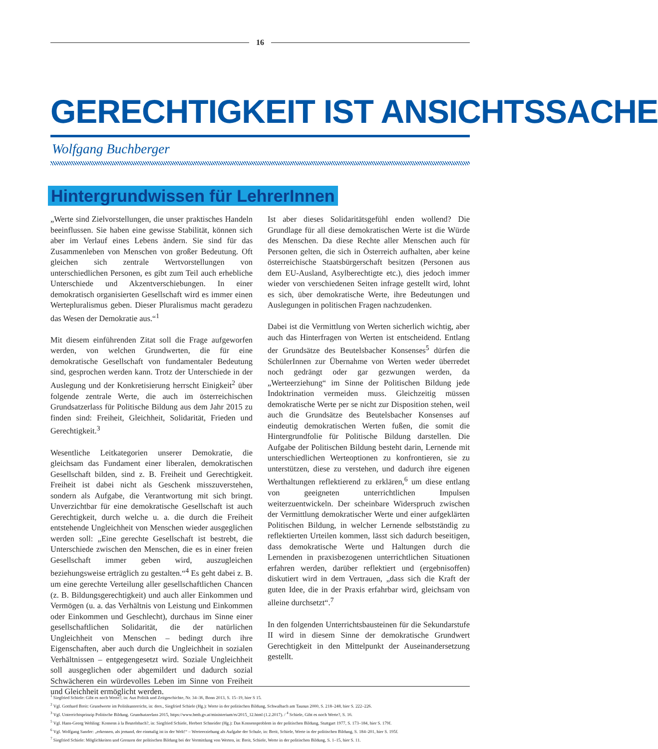16
GERECHTIGKEIT IST ANSICHTSSACHE
Wolfgang Buchberger
Hintergrundwissen für LehrerInnen
„Werte sind Zielvorstellungen, die unser praktisches Handeln beeinflussen. Sie haben eine gewisse Stabilität, können sich aber im Verlauf eines Lebens ändern. Sie sind für das Zusammenleben von Menschen von großer Bedeutung. Oft gleichen sich zentrale Wertvorstellungen von unterschiedlichen Personen, es gibt zum Teil auch erhebliche Unterschiede und Akzentverschiebungen. In einer demokratisch organisierten Gesellschaft wird es immer einen Wertepluralismus geben. Dieser Pluralismus macht geradezu das Wesen der Demokratie aus.“<sup>1</sup>
Mit diesem einführenden Zitat soll die Frage aufgeworfen werden, von welchen Grundwerten, die für eine demokratische Gesellschaft von fundamentaler Bedeutung sind, gesprochen werden kann. Trotz der Unterschiede in der Auslegung und der Konkretisierung herrscht Einigkeit<sup>2</sup> über folgende zentrale Werte, die auch im österreichischen Grundsatzerlass für Politische Bildung aus dem Jahr 2015 zu finden sind: Freiheit, Gleichheit, Solidarität, Frieden und Gerechtigkeit.<sup>3</sup>
Wesentliche Leitkategorien unserer Demokratie, die gleichsam das Fundament einer liberalen, demokratischen Gesellschaft bilden, sind z. B. Freiheit und Gerechtigkeit. Freiheit ist dabei nicht als Geschenk misszuverstehen, sondern als Aufgabe, die Verantwortung mit sich bringt. Unverzichtbar für eine demokratische Gesellschaft ist auch Gerechtigkeit, durch welche u. a. die durch die Freiheit entstehende Ungleichheit von Menschen wieder ausgeglichen werden soll: „Eine gerechte Gesellschaft ist bestrebt, die Unterschiede zwischen den Menschen, die es in einer freien Gesellschaft immer geben wird, auszugleichen beziehungsweise erträglich zu gestalten.“<sup>4</sup> Es geht dabei z. B. um eine gerechte Verteilung aller gesellschaftlichen Chancen (z. B. Bildungsgerechtigkeit) und auch aller Einkommen und Vermögen (u. a. das Verhältnis von Leistung und Einkommen oder Einkommen und Geschlecht), durchaus im Sinne einer gesellschaftlichen Solidarität, die der natürlichen Ungleichheit von Menschen – bedingt durch ihre Eigenschaften, aber auch durch die Ungleichheit in sozialen Verhältnissen – entgegengesetzt wird. Soziale Ungleichheit soll ausgeglichen oder abgemildert und dadurch sozial Schwächeren ein würdevolles Leben im Sinne von Freiheit und Gleichheit ermöglicht werden.
Ist aber dieses Solidaritätsgefühl enden wollend? Die Grundlage für all diese demokratischen Werte ist die Würde des Menschen. Da diese Rechte aller Menschen auch für Personen gelten, die sich in Österreich aufhalten, aber keine österreichische Staatsbürgerschaft besitzen (Personen aus dem EU-Ausland, Asylberechtigte etc.), dies jedoch immer wieder von verschiedenen Seiten infrage gestellt wird, lohnt es sich, über demokratische Werte, ihre Bedeutungen und Auslegungen in politischen Fragen nachzudenken.
Dabei ist die Vermittlung von Werten sicherlich wichtig, aber auch das Hinterfragen von Werten ist entscheidend. Entlang der Grundsätze des Beutelsbacher Konsenses<sup>5</sup> dürfen die SchülerInnen zur Übernahme von Werten weder überredet noch gedrängt oder gar gezwungen werden, da „Werteerziehung“ im Sinne der Politischen Bildung jede Indoktrination vermeiden muss. Gleichzeitig müssen demokratische Werte per se nicht zur Disposition stehen, weil auch die Grundsätze des Beutelsbacher Konsenses auf eindeutig demokratischen Werten fußen, die somit die Hintergrundfolie für Politische Bildung darstellen. Die Aufgabe der Politischen Bildung besteht darin, Lernende mit unterschiedlichen Werteoptionen zu konfrontieren, sie zu unterstützen, diese zu verstehen, und dadurch ihre eigenen Werthaltungen reflektierend zu erklären,<sup>6</sup> um diese entlang von geeigneten unterrichtlichen Impulsen weiterzuentwickeln. Der scheinbare Widerspruch zwischen der Vermittlung demokratischer Werte und einer aufgeklärten Politischen Bildung, in welcher Lernende selbstständig zu reflektierten Urteilen kommen, lässt sich dadurch beseitigen, dass demokratische Werte und Haltungen durch die Lernenden in praxisbezogenen unterrichtlichen Situationen erfahren werden, darüber reflektiert und (ergebnisoffen) diskutiert wird in dem Vertrauen, „dass sich die Kraft der guten Idee, die in der Praxis erfahrbar wird, gleichsam von alleine durchsetzt“.<sup>7</sup>
In den folgenden Unterrichtsbausteinen für die Sekundarstufe II wird in diesem Sinne der demokratische Grundwert Gerechtigkeit in den Mittelpunkt der Auseinandersetzung gestellt.
<sup>1</sup> Siegfried Schiele: Gibt es noch Werte?, in: Aus Politik und Zeitgeschichte, Nr. 34–36, Bonn 2013, S. 15–19, hier S 15.
<sup>2</sup> Vgl. Gotthard Breit: Grundwerte im Politikunterricht, in: ders., Siegfried Schiele (Hg.): Werte in der politischen Bildung, Schwalbach am Taunus 2000, S. 218–248, hier S. 222–226.
<sup>3</sup> Vgl. Unterrichtsprinzip Politische Bildung. Grundsatzerlass 2015, https://www.bmb.gv.at/ministerium/rs/2015_12.html (1.2.2017). / <sup>4</sup> Schiele, Gibt es noch Werte?, S. 16.
<sup>5</sup> Vgl. Hans-Georg Wehling: Konsens à la Beutelsbach?, in: Siegfried Schiele, Herbert Schneider (Hg.): Das Konsensproblem in der politischen Bildung, Stuttgart 1977, S. 173–184, hier S. 179f.
<sup>6</sup> Vgl. Wolfgang Sander: „erkennen, als jemand, der einmalig ist in der Welt!“ – Werteerziehung als Aufgabe der Schule, in: Breit, Schiele, Werte in der politischen Bildung, S. 184–201, hier S. 195f.
<sup>7</sup> Siegfried Schiele: Möglichkeiten und Grenzen der politischen Bildung bei der Vermittlung von Werten, in: Breit, Schiele, Werte in der politischen Bildung, S. 1–15, hier S. 11.